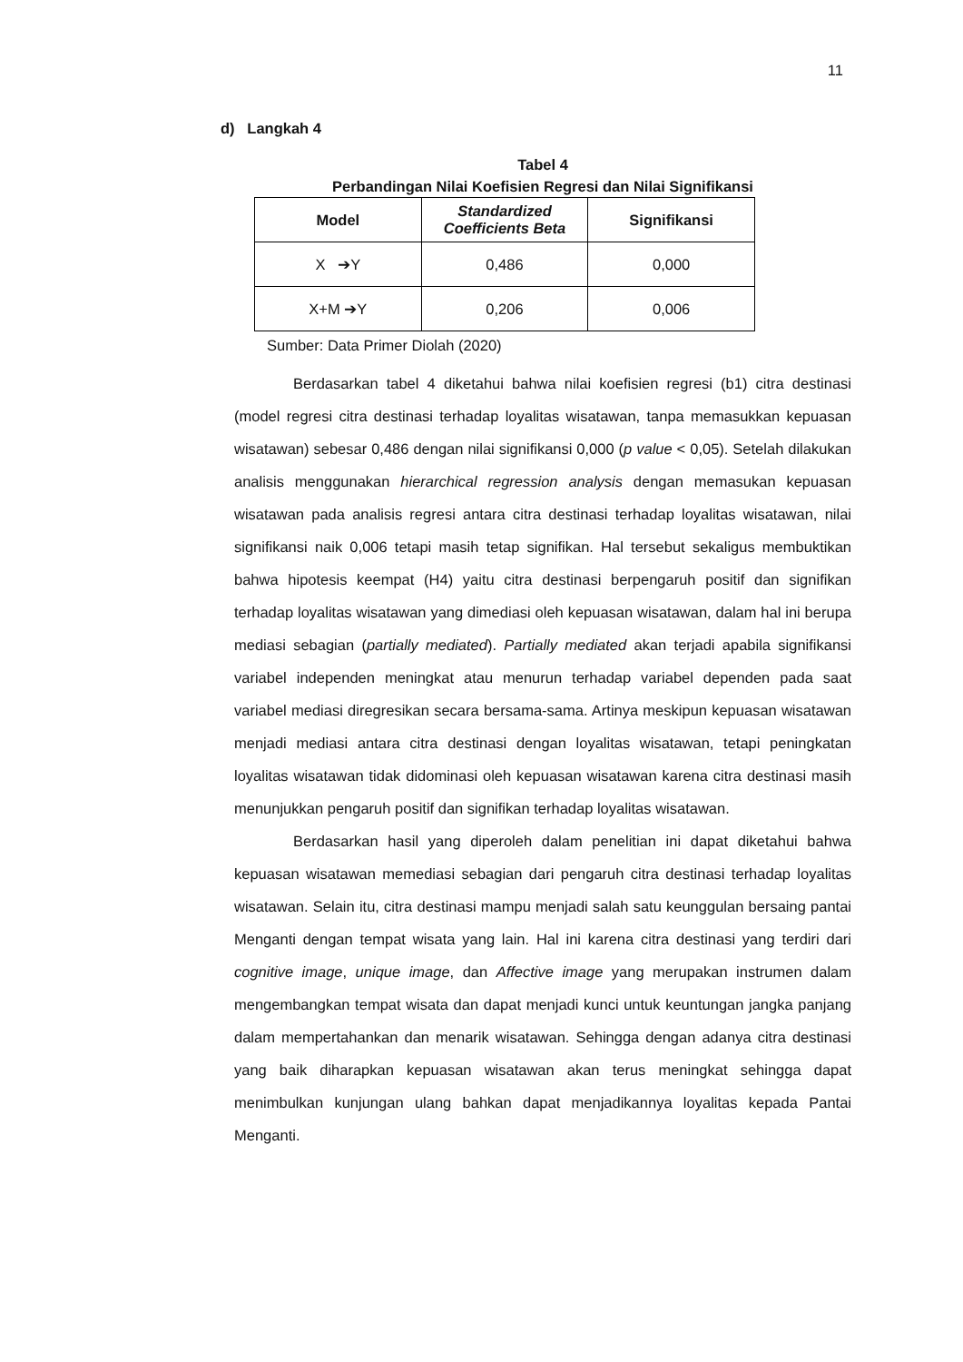11
d) Langkah 4
Tabel 4
Perbandingan Nilai Koefisien Regresi dan Nilai Signifikansi
| Model | Standardized Coefficients Beta | Signifikansi |
| --- | --- | --- |
| X ➔Y | 0,486 | 0,000 |
| X+M ➔Y | 0,206 | 0,006 |
Sumber: Data Primer Diolah (2020)
Berdasarkan tabel 4 diketahui bahwa nilai koefisien regresi (b1) citra destinasi (model regresi citra destinasi terhadap loyalitas wisatawan, tanpa memasukkan kepuasan wisatawan) sebesar 0,486 dengan nilai signifikansi 0,000 (p value < 0,05). Setelah dilakukan analisis menggunakan hierarchical regression analysis dengan memasukan kepuasan wisatawan pada analisis regresi antara citra destinasi terhadap loyalitas wisatawan, nilai signifikansi naik 0,006 tetapi masih tetap signifikan. Hal tersebut sekaligus membuktikan bahwa hipotesis keempat (H4) yaitu citra destinasi berpengaruh positif dan signifikan terhadap loyalitas wisatawan yang dimediasi oleh kepuasan wisatawan, dalam hal ini berupa mediasi sebagian (partially mediated). Partially mediated akan terjadi apabila signifikansi variabel independen meningkat atau menurun terhadap variabel dependen pada saat variabel mediasi diregresikan secara bersama-sama. Artinya meskipun kepuasan wisatawan menjadi mediasi antara citra destinasi dengan loyalitas wisatawan, tetapi peningkatan loyalitas wisatawan tidak didominasi oleh kepuasan wisatawan karena citra destinasi masih menunjukkan pengaruh positif dan signifikan terhadap loyalitas wisatawan.
Berdasarkan hasil yang diperoleh dalam penelitian ini dapat diketahui bahwa kepuasan wisatawan memediasi sebagian dari pengaruh citra destinasi terhadap loyalitas wisatawan. Selain itu, citra destinasi mampu menjadi salah satu keunggulan bersaing pantai Menganti dengan tempat wisata yang lain. Hal ini karena citra destinasi yang terdiri dari cognitive image, unique image, dan Affective image yang merupakan instrumen dalam mengembangkan tempat wisata dan dapat menjadi kunci untuk keuntungan jangka panjang dalam mempertahankan dan menarik wisatawan. Sehingga dengan adanya citra destinasi yang baik diharapkan kepuasan wisatawan akan terus meningkat sehingga dapat menimbulkan kunjungan ulang bahkan dapat menjadikannya loyalitas kepada Pantai Menganti.